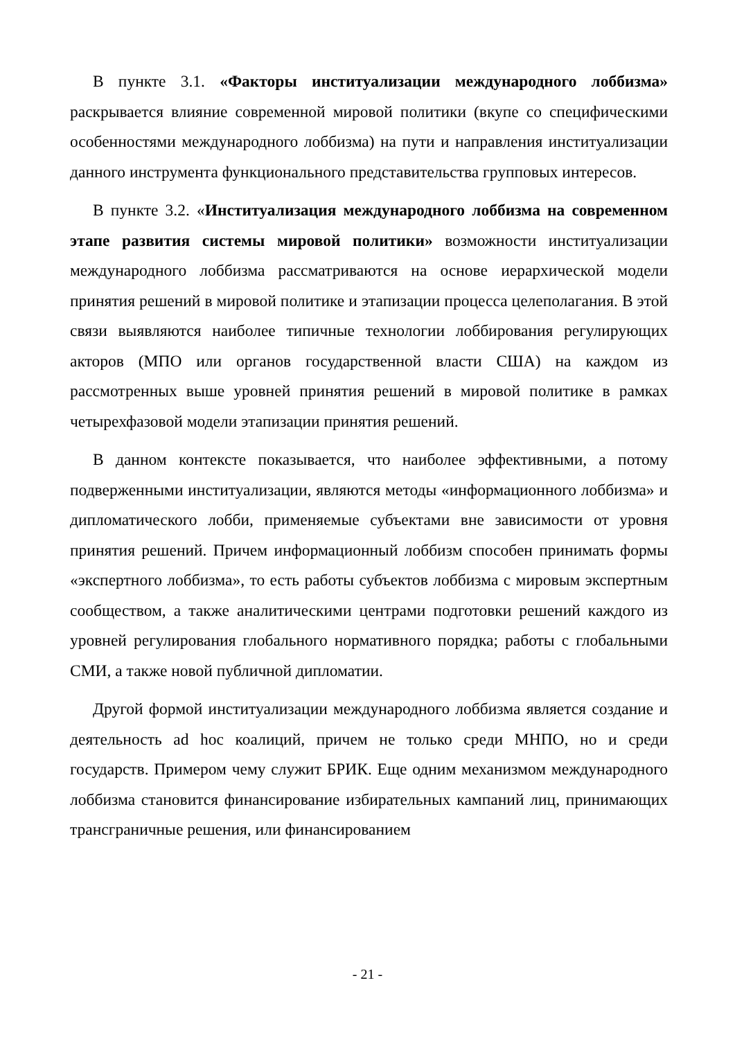В пункте 3.1. «Факторы институализации международного лоббизма» раскрывается влияние современной мировой политики (вкупе со специфическими особенностями международного лоббизма) на пути и направления институализации данного инструмента функционального представительства групповых интересов.
В пункте 3.2. «Институализация международного лоббизма на современном этапе развития системы мировой политики» возможности институализации международного лоббизма рассматриваются на основе иерархической модели принятия решений в мировой политике и этапизации процесса целеполагания. В этой связи выявляются наиболее типичные технологии лоббирования регулирующих акторов (МПО или органов государственной власти США) на каждом из рассмотренных выше уровней принятия решений в мировой политике в рамках четырехфазовой модели этапизации принятия решений.
В данном контексте показывается, что наиболее эффективными, а потому подверженными институализации, являются методы «информационного лоббизма» и дипломатического лобби, применяемые субъектами вне зависимости от уровня принятия решений. Причем информационный лоббизм способен принимать формы «экспертного лоббизма», то есть работы субъектов лоббизма с мировым экспертным сообществом, а также аналитическими центрами подготовки решений каждого из уровней регулирования глобального нормативного порядка; работы с глобальными СМИ, а также новой публичной дипломатии.
Другой формой институализации международного лоббизма является создание и деятельность ad hoc коалиций, причем не только среди МНПО, но и среди государств. Примером чему служит БРИК. Еще одним механизмом международного лоббизма становится финансирование избирательных кампаний лиц, принимающих трансграничные решения, или финансированием
- 21 -